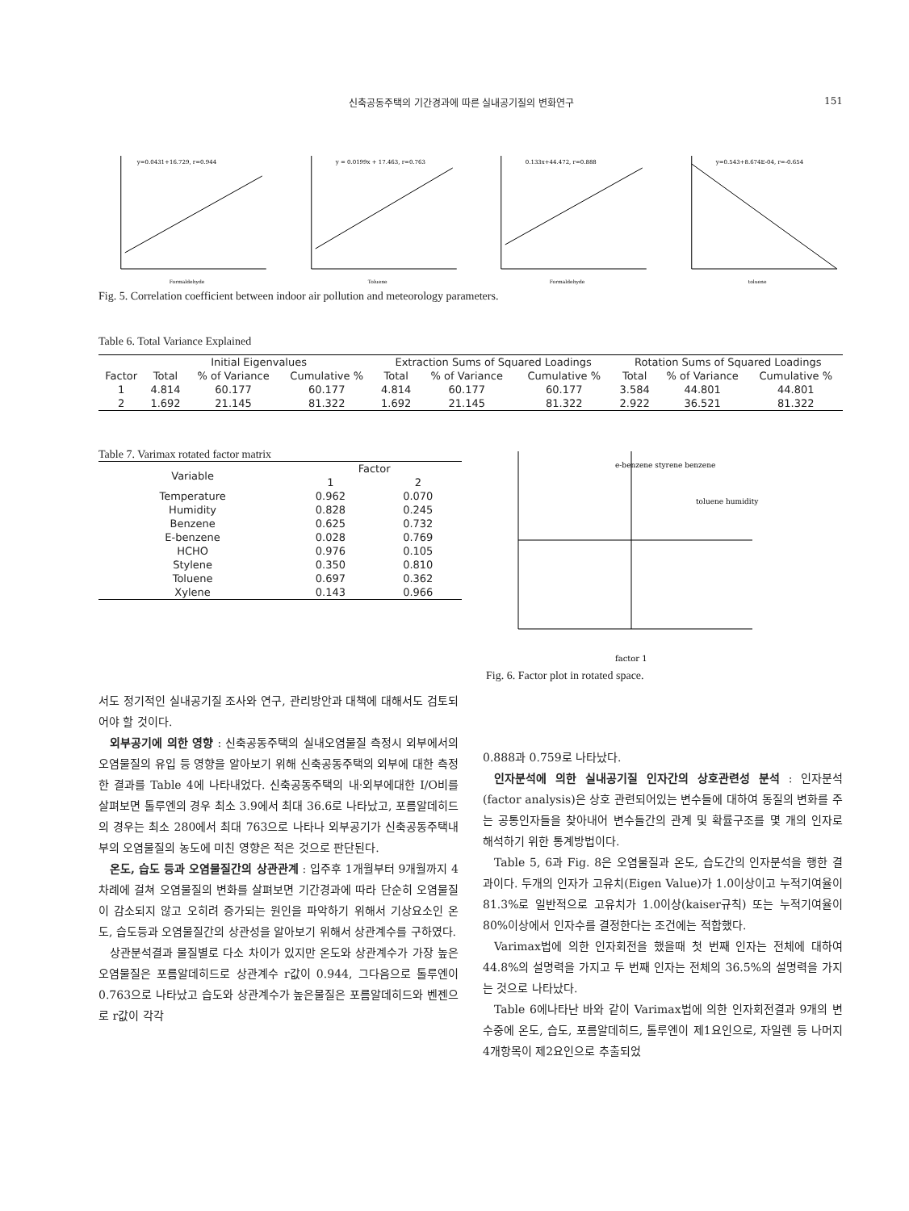신축공동주택의 기간경과에 따른 실내공기질의 변화연구 151
y=0.0431+16.729, r=0.944
Formaldehyde
y = 0.0199x + 17.463, r=0.763
Toluene
0.133x+44.472, r=0.888
Formaldehyde
y=0.543+8.674E-04, r=-0.654
toluene
Fig. 5. Correlation coefficient between indoor air pollution and meteorology parameters.
Table 6. Total Variance Explained
| | Initial Eigenvalues | | | Extraction Sums of Squared Loadings | | | Rotation Sums of Squared Loadings | | |
| --- | --- | --- | --- | --- | --- | --- | --- | --- | --- |
| Factor | Total | % of Variance | Cumulative % | Total | % of Variance | Cumulative % | Total | % of Variance | Cumulative % |
| 1 | 4.814 | 60.177 | 60.177 | 4.814 | 60.177 | 60.177 | 3.584 | 44.801 | 44.801 |
| 2 | 1.692 | 21.145 | 81.322 | 1.692 | 21.145 | 81.322 | 2.922 | 36.521 | 81.322 |
Table 7. Varimax rotated factor matrix
| Variable | Factor | |
| --- | --- | --- |
| | 1 | 2 |
| Temperature | 0.962 | 0.070 |
| Humidity | 0.828 | 0.245 |
| Benzene | 0.625 | 0.732 |
| E-benzene | 0.028 | 0.769 |
| HCHO | 0.976 | 0.105 |
| Stylene | 0.350 | 0.810 |
| Toluene | 0.697 | 0.362 |
| Xylene | 0.143 | 0.966 |
e-benzene styrene benzene
toluene humidity
factor 1
Fig. 6. Factor plot in rotated space.
서도 정기적인 실내공기질 조사와 연구, 관리방안과 대책에 대해서도 검토되어야 할 것이다.
외부공기에 의한 영향 : 신축공동주택의 실내오염물질 측정시 외부에서의 오염물질의 유입 등 영향을 알아보기 위해 신축공동주택의 외부에 대한 측정한 결과를 Table 4에 나타내었다. 신축공동주택의 내·외부에대한 I/O비를 살펴보면 톨루엔의 경우 최소 3.9에서 최대 36.6로 나타났고, 포름알데히드의 경우는 최소 280에서 최대 763으로 나타나 외부공기가 신축공동주택내부의 오염물질의 농도에 미친 영향은 적은 것으로 판단된다.
온도, 습도 등과 오염물질간의 상관관계 : 입주후 1개월부터 9개월까지 4차례에 걸쳐 오염물질의 변화를 살펴보면 기간경과에 따라 단순히 오염물질이 감소되지 않고 오히려 증가되는 원인을 파악하기 위해서 기상요소인 온도, 습도등과 오염물질간의 상관성을 알아보기 위해서 상관계수를 구하였다.
상관분석결과 물질별로 다소 차이가 있지만 온도와 상관계수가 가장 높은 오염물질은 포름알데히드로 상관계수 r값이 0.944, 그다음으로 톨루엔이 0.763으로 나타났고 습도와 상관계수가 높은물질은 포름알데히드와 벤젠으로 r값이 각각
0.888과 0.759로 나타났다.
인자분석에 의한 실내공기질 인자간의 상호관련성 분석 : 인자분석(factor analysis)은 상호 관련되어있는 변수들에 대하여 동질의 변화를 주는 공통인자들을 찾아내어 변수들간의 관계 및 확률구조를 몇 개의 인자로 해석하기 위한 통계방법이다.
Table 5, 6과 Fig. 8은 오염물질과 온도, 습도간의 인자분석을 행한 결과이다. 두개의 인자가 고유치(Eigen Value)가 1.0이상이고 누적기여율이 81.3%로 일반적으로 고유치가 1.0이상(kaiser규칙) 또는 누적기여율이 80%이상에서 인자수를 결정한다는 조건에는 적합했다.
Varimax법에 의한 인자회전을 했을때 첫 번째 인자는 전체에 대하여 44.8%의 설명력을 가지고 두 번째 인자는 전체의 36.5%의 설명력을 가지는 것으로 나타났다.
Table 6에나타난 바와 같이 Varimax법에 의한 인자회전결과 9개의 변수중에 온도, 습도, 포름알데히드, 톨루엔이 제1요인으로, 자일렌 등 나머지 4개항목이 제2요인으로 추출되었